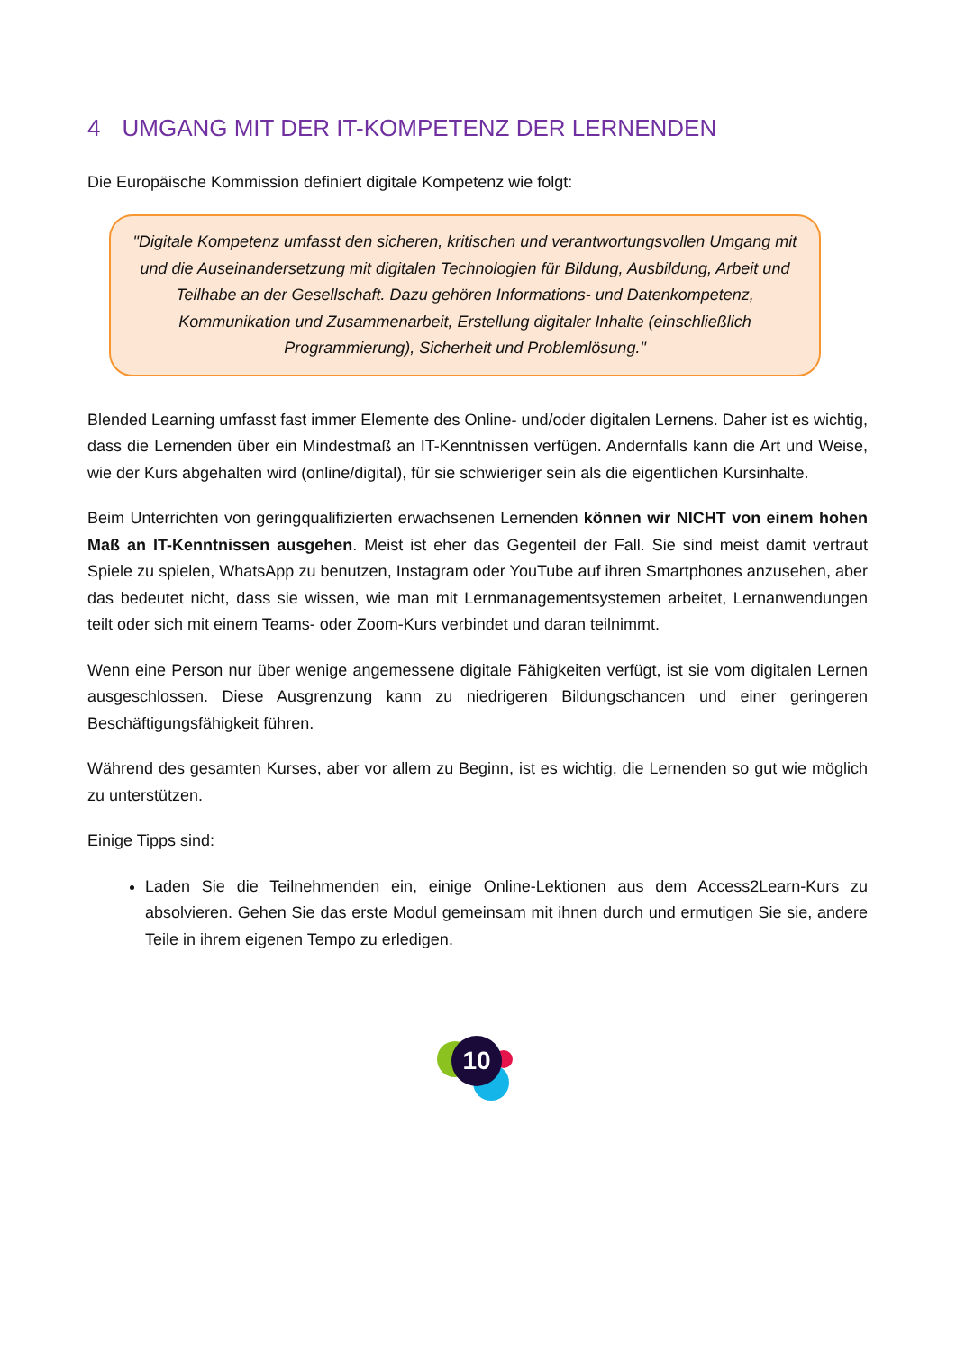4 UMGANG MIT DER IT-KOMPETENZ DER LERNENDEN
Die Europäische Kommission definiert digitale Kompetenz wie folgt:
"Digitale Kompetenz umfasst den sicheren, kritischen und verantwortungsvollen Umgang mit und die Auseinandersetzung mit digitalen Technologien für Bildung, Ausbildung, Arbeit und Teilhabe an der Gesellschaft. Dazu gehören Informations- und Datenkompetenz, Kommunikation und Zusammenarbeit, Erstellung digitaler Inhalte (einschließlich Programmierung), Sicherheit und Problemlösung."
Blended Learning umfasst fast immer Elemente des Online- und/oder digitalen Lernens. Daher ist es wichtig, dass die Lernenden über ein Mindestmaß an IT-Kenntnissen verfügen. Andernfalls kann die Art und Weise, wie der Kurs abgehalten wird (online/digital), für sie schwieriger sein als die eigentlichen Kursinhalte.
Beim Unterrichten von geringqualifizierten erwachsenen Lernenden können wir NICHT von einem hohen Maß an IT-Kenntnissen ausgehen. Meist ist eher das Gegenteil der Fall. Sie sind meist damit vertraut Spiele zu spielen, WhatsApp zu benutzen, Instagram oder YouTube auf ihren Smartphones anzusehen, aber das bedeutet nicht, dass sie wissen, wie man mit Lernmanagementsystemen arbeitet, Lernanwendungen teilt oder sich mit einem Teams- oder Zoom-Kurs verbindet und daran teilnimmt.
Wenn eine Person nur über wenige angemessene digitale Fähigkeiten verfügt, ist sie vom digitalen Lernen ausgeschlossen. Diese Ausgrenzung kann zu niedrigeren Bildungschancen und einer geringeren Beschäftigungsfähigkeit führen.
Während des gesamten Kurses, aber vor allem zu Beginn, ist es wichtig, die Lernenden so gut wie möglich zu unterstützen.
Einige Tipps sind:
Laden Sie die Teilnehmenden ein, einige Online-Lektionen aus dem Access2Learn-Kurs zu absolvieren. Gehen Sie das erste Modul gemeinsam mit ihnen durch und ermutigen Sie sie, andere Teile in ihrem eigenen Tempo zu erledigen.
10